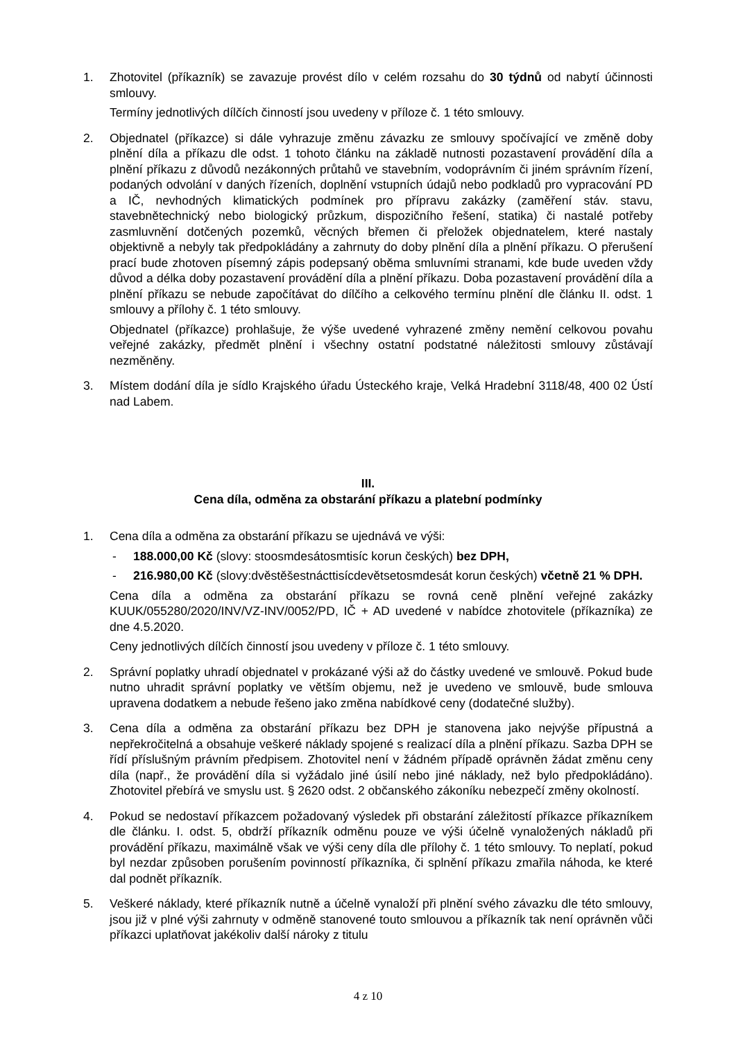1. Zhotovitel (příkazník) se zavazuje provést dílo v celém rozsahu do 30 týdnů od nabytí účinnosti smlouvy.
Termíny jednotlivých dílčích činností jsou uvedeny v příloze č. 1 této smlouvy.
2. Objednatel (příkazce) si dále vyhrazuje změnu závazku ze smlouvy spočívající ve změně doby plnění díla a příkazu dle odst. 1 tohoto článku na základě nutnosti pozastavení provádění díla a plnění příkazu z důvodů nezákonných průtahů ve stavebním, vodoprávním či jiném správním řízení, podaných odvolání v daných řízeních, doplnění vstupních údajů nebo podkladů pro vypracování PD a IČ, nevhodných klimatických podmínek pro přípravu zakázky (zaměření stáv. stavu, stavebnětechnický nebo biologický průzkum, dispozičního řešení, statika) či nastalé potřeby zasmluvnění dotčených pozemků, věcných břemen či přeložek objednatelem, které nastaly objektivně a nebyly tak předpokládány a zahrnuty do doby plnění díla a plnění příkazu. O přerušení prací bude zhotoven písemný zápis podepsaný oběma smluvními stranami, kde bude uveden vždy důvod a délka doby pozastavení provádění díla a plnění příkazu. Doba pozastavení provádění díla a plnění příkazu se nebude započítávat do dílčího a celkového termínu plnění dle článku II. odst. 1 smlouvy a přílohy č. 1 této smlouvy.
Objednatel (příkazce) prohlašuje, že výše uvedené vyhrazené změny nemění celkovou povahu veřejné zakázky, předmět plnění i všechny ostatní podstatné náležitosti smlouvy zůstávají nezměněny.
3. Místem dodání díla je sídlo Krajského úřadu Ústeckého kraje, Velká Hradební 3118/48, 400 02 Ústí nad Labem.
III.
Cena díla, odměna za obstarání příkazu a platební podmínky
1. Cena díla a odměna za obstarání příkazu se ujednává ve výši:
- 188.000,00 Kč (slovy: stoosmdesátosmtisíc korun českých) bez DPH,
- 216.980,00 Kč (slovy:dvěstěšestnácttisícdevětsetosmdesát korun českých) včetně 21 % DPH.
Cena díla a odměna za obstarání příkazu se rovná ceně plnění veřejné zakázky KUUK/055280/2020/INV/VZ-INV/0052/PD, IČ + AD uvedené v nabídce zhotovitele (příkazníka) ze dne 4.5.2020.
Ceny jednotlivých dílčích činností jsou uvedeny v příloze č. 1 této smlouvy.
2. Správní poplatky uhradí objednatel v prokázané výši až do částky uvedené ve smlouvě. Pokud bude nutno uhradit správní poplatky ve větším objemu, než je uvedeno ve smlouvě, bude smlouva upravena dodatkem a nebude řešeno jako změna nabídkové ceny (dodatečné služby).
3. Cena díla a odměna za obstarání příkazu bez DPH je stanovena jako nejvýše přípustná a nepřekročitelná a obsahuje veškeré náklady spojené s realizací díla a plnění příkazu. Sazba DPH se řídí příslušným právním předpisem. Zhotovitel není v žádném případě oprávněn žádat změnu ceny díla (např., že provádění díla si vyžádalo jiné úsilí nebo jiné náklady, než bylo předpokládáno). Zhotovitel přebírá ve smyslu ust. § 2620 odst. 2 občanského zákoníku nebezpečí změny okolností.
4. Pokud se nedostaví příkazcem požadovaný výsledek při obstarání záležitostí příkazce příkazníkem dle článku. I. odst. 5, obdrží příkazník odměnu pouze ve výši účelně vynaložených nákladů při provádění příkazu, maximálně však ve výši ceny díla dle přílohy č. 1 této smlouvy. To neplatí, pokud byl nezdar způsoben porušením povinností příkazníka, či splnění příkazu zmařila náhoda, ke které dal podnět příkazník.
5. Veškeré náklady, které příkazník nutně a účelně vynaloží při plnění svého závazku dle této smlouvy, jsou již v plné výši zahrnuty v odměně stanovené touto smlouvou a příkazník tak není oprávněn vůči příkazci uplatňovat jakékoliv další nároky z titulu
4 z 10